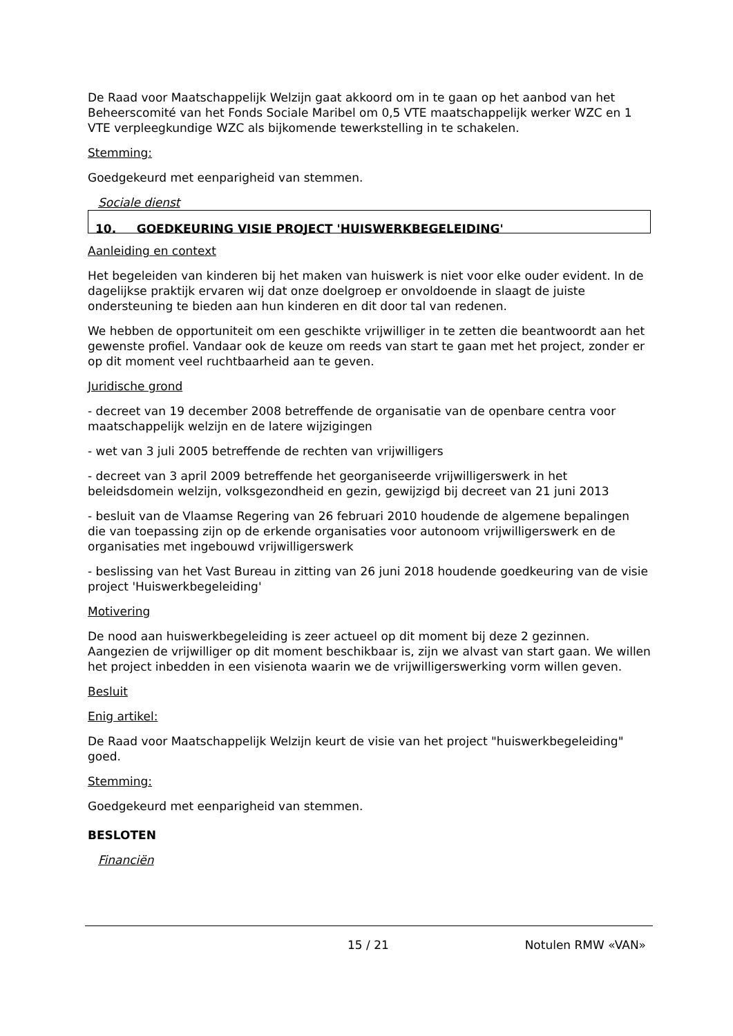De Raad voor Maatschappelijk Welzijn gaat akkoord om in te gaan op het aanbod van het Beheerscomité van het Fonds Sociale Maribel om 0,5 VTE maatschappelijk werker WZC en 1 VTE verpleegkundige WZC als bijkomende tewerkstelling in te schakelen.
Stemming:
Goedgekeurd met eenparigheid van stemmen.
Sociale dienst
10. GOEDKEURING VISIE PROJECT 'HUISWERKBEGELEIDING'
Aanleiding en context
Het begeleiden van kinderen bij het maken van huiswerk is niet voor elke ouder evident. In de dagelijkse praktijk ervaren wij dat onze doelgroep er onvoldoende in slaagt de juiste ondersteuning te bieden aan hun kinderen en dit door tal van redenen.
We hebben de opportuniteit om een geschikte vrijwilliger in te zetten die beantwoordt aan het gewenste profiel. Vandaar ook de keuze om reeds van start te gaan met het project, zonder er op dit moment veel ruchtbaarheid aan te geven.
Juridische grond
- decreet van 19 december 2008 betreffende de organisatie van de openbare centra voor maatschappelijk welzijn en de latere wijzigingen
- wet van 3 juli 2005 betreffende de rechten van vrijwilligers
- decreet van 3 april 2009 betreffende het georganiseerde vrijwilligerswerk in het beleidsdomein welzijn, volksgezondheid en gezin, gewijzigd bij decreet van 21 juni 2013
- besluit van de Vlaamse Regering van 26 februari 2010 houdende de algemene bepalingen die van toepassing zijn op de erkende organisaties voor autonoom vrijwilligerswerk en de organisaties met ingebouwd vrijwilligerswerk
- beslissing van het Vast Bureau in zitting van 26 juni 2018 houdende goedkeuring van de visie project 'Huiswerkbegeleiding'
Motivering
De nood aan huiswerkbegeleiding is zeer actueel op dit moment bij deze 2 gezinnen. Aangezien de vrijwilliger op dit moment beschikbaar is, zijn we alvast van start gaan. We willen het project inbedden in een visienota waarin we de vrijwilligerswerking vorm willen geven.
Besluit
Enig artikel:
De Raad voor Maatschappelijk Welzijn keurt de visie van het project "huiswerkbegeleiding" goed.
Stemming:
Goedgekeurd met eenparigheid van stemmen.
BESLOTEN
Financiën
15 / 21 Notulen RMW «VAN»